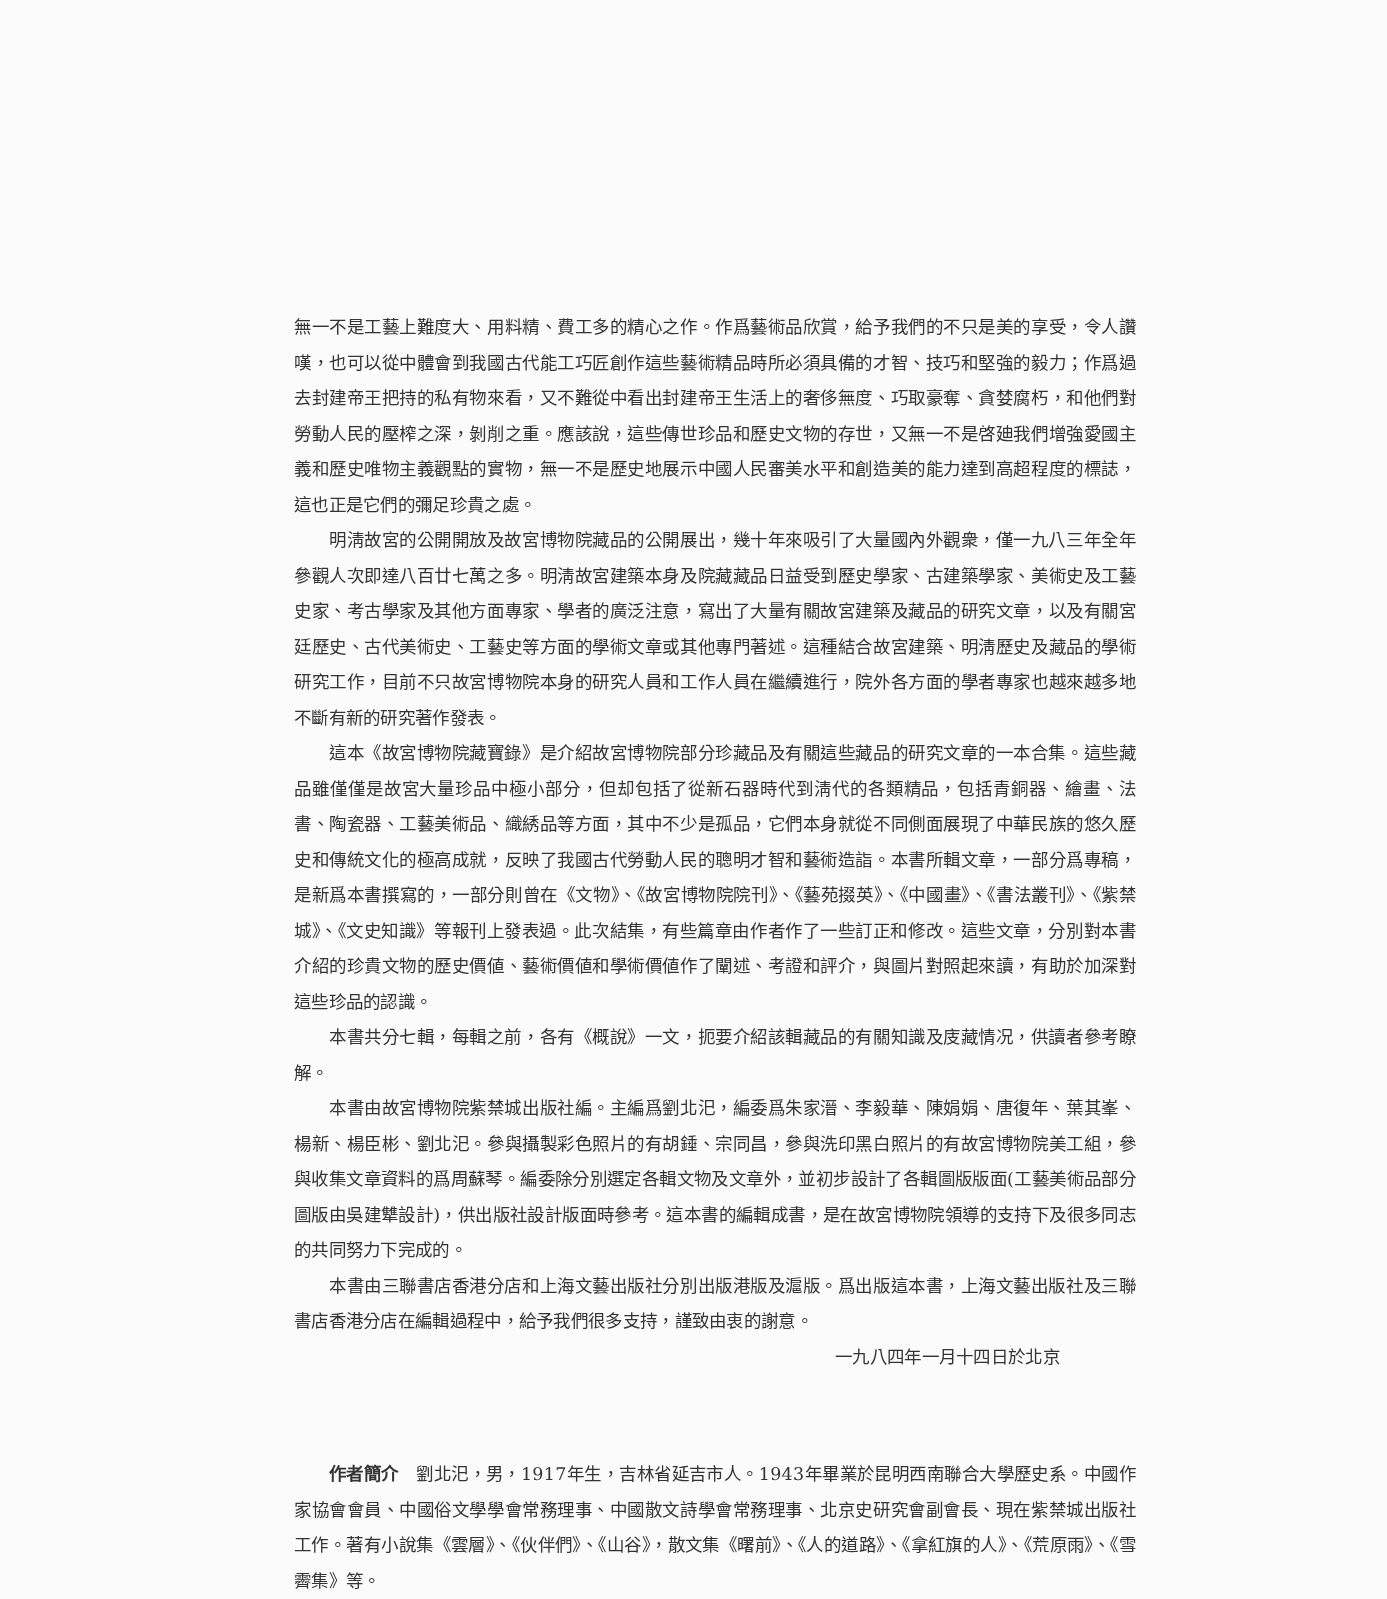無一不是工藝上難度大、用料精、費工多的精心之作。作爲藝術品欣賞，給予我們的不只是美的享受，令人讚嘆，也可以從中體會到我國古代能工巧匠創作這些藝術精品時所必須具備的才智、技巧和堅強的毅力；作爲過去封建帝王把持的私有物來看，又不難從中看出封建帝王生活上的奢侈無度、巧取豪奪、貪婪腐朽，和他們對勞動人民的壓榨之深，剝削之重。應該說，這些傳世珍品和歷史文物的存世，又無一不是啓廸我們增強愛國主義和歷史唯物主義觀點的實物，無一不是歷史地展示中國人民審美水平和創造美的能力達到高超程度的標誌，這也正是它們的彌足珍貴之處。
明淸故宮的公開開放及故宮博物院藏品的公開展出，幾十年來吸引了大量國內外觀衆，僅一九八三年全年參觀人次即達八百廿七萬之多。明淸故宮建築本身及院藏藏品日益受到歷史學家、古建築學家、美術史及工藝史家、考古學家及其他方面專家、學者的廣泛注意，寫出了大量有關故宮建築及藏品的研究文章，以及有關宮廷歷史、古代美術史、工藝史等方面的學術文章或其他專門著述。這種結合故宮建築、明淸歷史及藏品的學術研究工作，目前不只故宮博物院本身的研究人員和工作人員在繼續進行，院外各方面的學者專家也越來越多地不斷有新的研究著作發表。
這本《故宮博物院藏寶錄》是介紹故宮博物院部分珍藏品及有關這些藏品的研究文章的一本合集。這些藏品雖僅僅是故宮大量珍品中極小部分，但却包括了從新石器時代到淸代的各類精品，包括青銅器、繪畫、法書、陶瓷器、工藝美術品、織綉品等方面，其中不少是孤品，它們本身就從不同側面展現了中華民族的悠久歷史和傳統文化的極高成就，反映了我國古代勞動人民的聰明才智和藝術造詣。本書所輯文章，一部分爲專稿，是新爲本書撰寫的，一部分則曾在《文物》、《故宮博物院院刊》、《藝苑掇英》、《中國畫》、《書法叢刊》、《紫禁城》、《文史知識》等報刊上發表過。此次結集，有些篇章由作者作了一些訂正和修改。這些文章，分別對本書介紹的珍貴文物的歷史價値、藝術價値和學術價値作了闡述、考證和評介，與圖片對照起來讀，有助於加深對這些珍品的認識。
本書共分七輯，每輯之前，各有《概說》一文，扼要介紹該輯藏品的有關知識及庋藏情况，供讀者參考瞭解。
本書由故宮博物院紫禁城出版社編。主編爲劉北汜，編委爲朱家溍、李毅華、陳娟娟、唐復年、葉其峯、楊新、楊臣彬、劉北汜。參與攝製彩色照片的有胡錘、宗同昌，參與洗印黑白照片的有故宮博物院美工組，參與收集文章資料的爲周蘇琴。編委除分別選定各輯文物及文章外，並初步設計了各輯圖版版面(工藝美術品部分圖版由吳建犨設計)，供出版社設計版面時參考。這本書的編輯成書，是在故宮博物院領導的支持下及很多同志的共同努力下完成的。
本書由三聯書店香港分店和上海文藝出版社分別出版港版及滬版。爲出版這本書，上海文藝出版社及三聯書店香港分店在編輯過程中，給予我們很多支持，謹致由衷的謝意。
一九八四年一月十四日於北京
作者簡介　劉北汜，男，1917年生，吉林省延吉市人。1943年畢業於昆明西南聯合大學歷史系。中國作家協會會員、中國俗文學學會常務理事、中國散文詩學會常務理事、北京史研究會副會長、現在紫禁城出版社工作。著有小說集《雲層》、《伙伴們》、《山谷》，散文集《曙前》、《人的道路》、《拿紅旗的人》、《荒原雨》、《雪霽集》等。